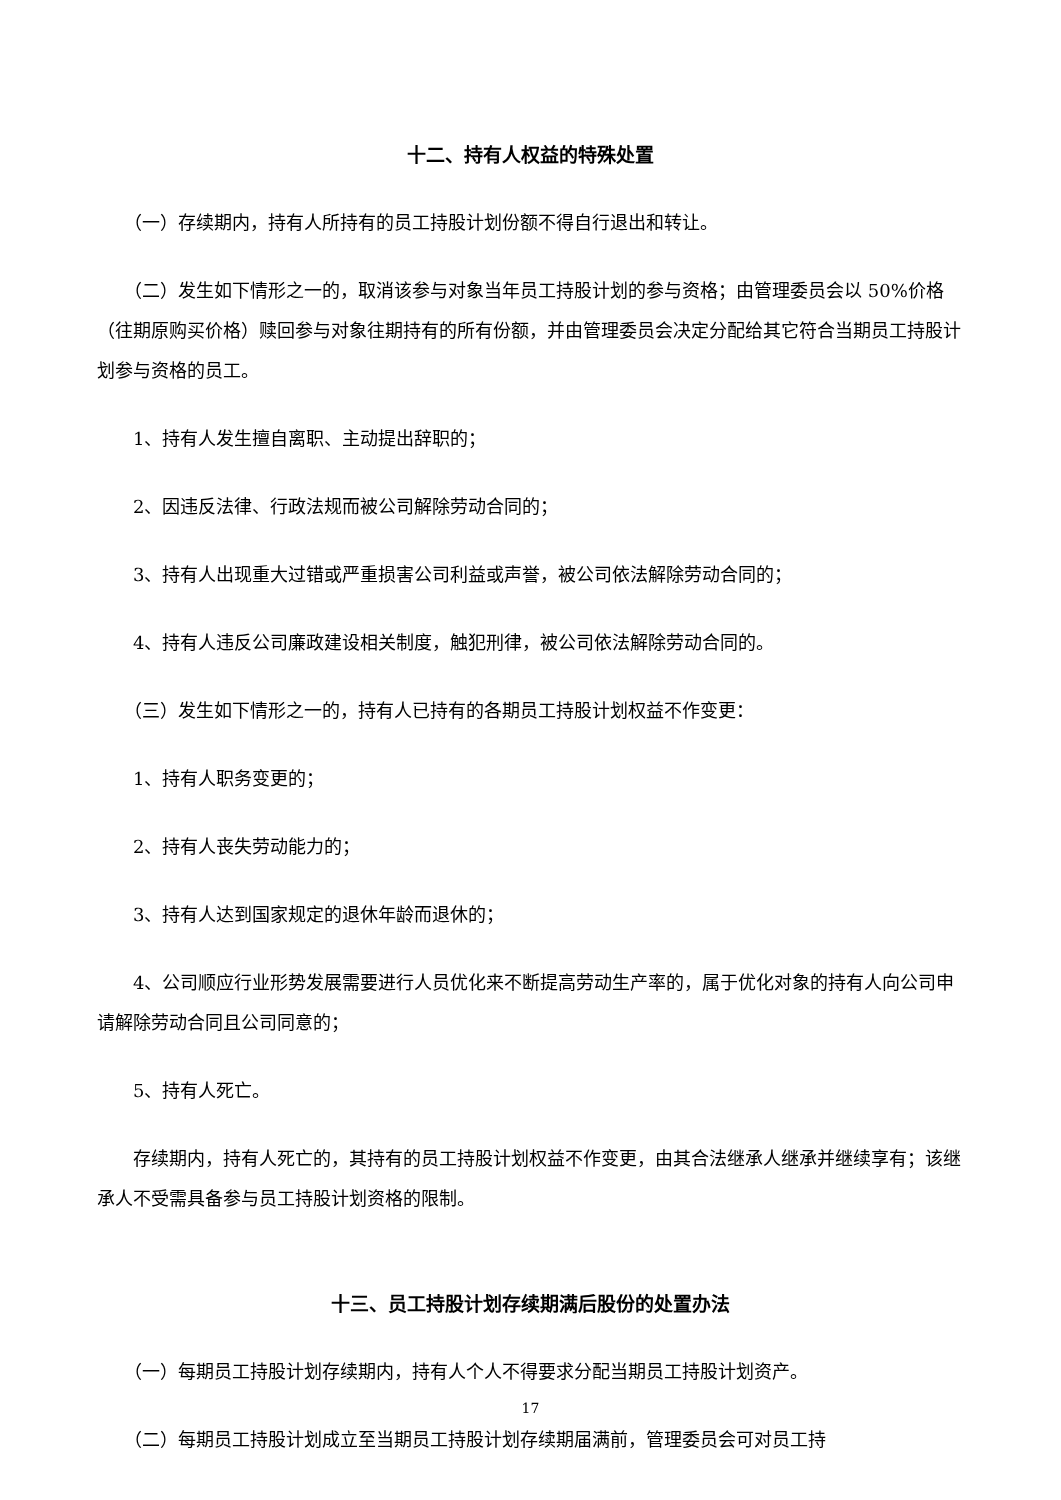十二、持有人权益的特殊处置
（一）存续期内，持有人所持有的员工持股计划份额不得自行退出和转让。
（二）发生如下情形之一的，取消该参与对象当年员工持股计划的参与资格；由管理委员会以 50%价格（往期原购买价格）赎回参与对象往期持有的所有份额，并由管理委员会决定分配给其它符合当期员工持股计划参与资格的员工。
1、持有人发生擅自离职、主动提出辞职的；
2、因违反法律、行政法规而被公司解除劳动合同的；
3、持有人出现重大过错或严重损害公司利益或声誉，被公司依法解除劳动合同的；
4、持有人违反公司廉政建设相关制度，触犯刑律，被公司依法解除劳动合同的。
（三）发生如下情形之一的，持有人已持有的各期员工持股计划权益不作变更：
1、持有人职务变更的；
2、持有人丧失劳动能力的；
3、持有人达到国家规定的退休年龄而退休的；
4、公司顺应行业形势发展需要进行人员优化来不断提高劳动生产率的，属于优化对象的持有人向公司申请解除劳动合同且公司同意的；
5、持有人死亡。
存续期内，持有人死亡的，其持有的员工持股计划权益不作变更，由其合法继承人继承并继续享有；该继承人不受需具备参与员工持股计划资格的限制。
十三、员工持股计划存续期满后股份的处置办法
（一）每期员工持股计划存续期内，持有人个人不得要求分配当期员工持股计划资产。
（二）每期员工持股计划成立至当期员工持股计划存续期届满前，管理委员会可对员工持
17